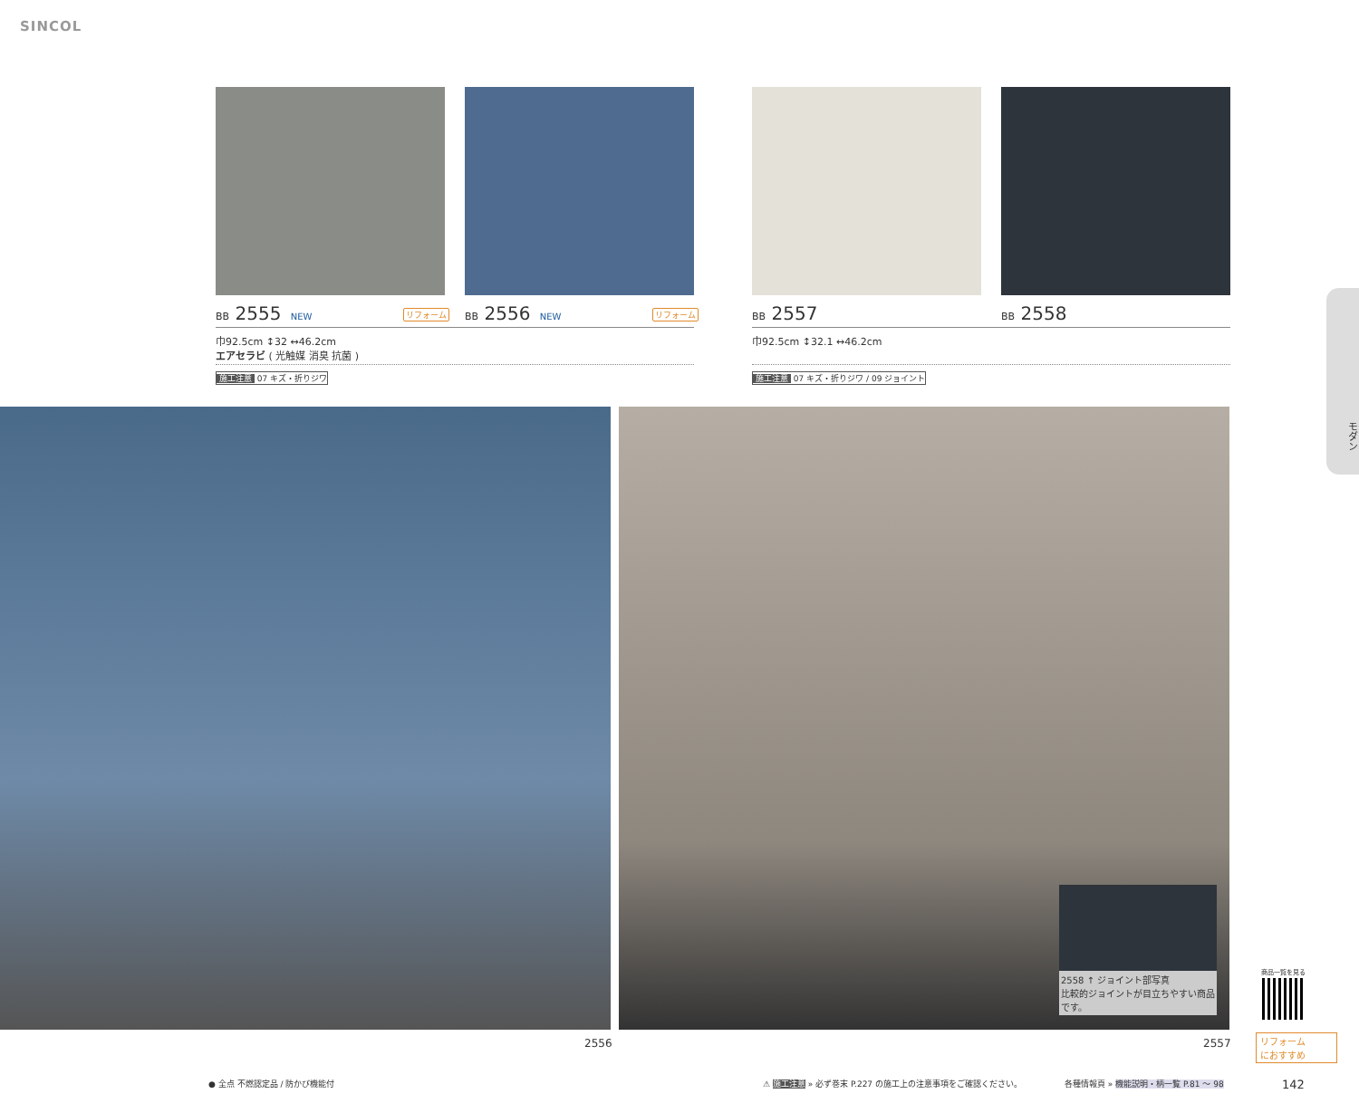SINCOL
BB 2555 NEW リフォーム BB 2556 NEW リフォーム BB 2557 BB 2558
巾92.5cm ↕32 ↔46.2cm
エアセラビ ( 光触媒 消臭 抗菌 )
巾92.5cm ↕32.1 ↔46.2cm
施工注意 07 キズ・折りジワ
施工注意 07 キズ・折りジワ / 09 ジョイント
モダン
2558 ↑ ジョイント部写真
比較的ジョイントが目立ちやすい商品です。
2556 2557
商品一覧を見る
リフォーム
におすすめ
● 全点 不燃認定品 / 防かび機能付
⚠ 施工注意 » 必ず巻末 P.227 の施工上の注意事項をご確認ください。
各種情報頁 » 機能説明・柄一覧 P.81 ～ 98
142